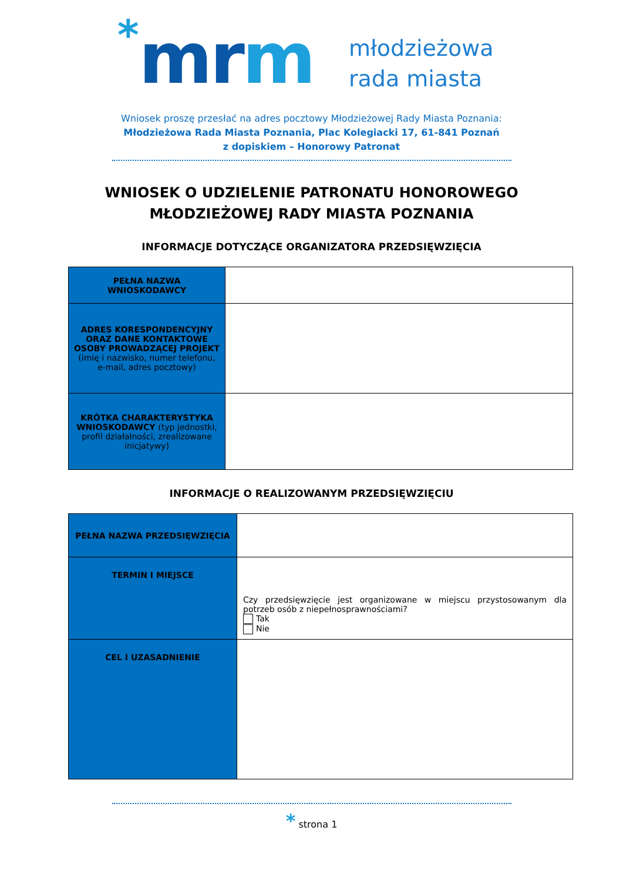*
mrm
młodzieżowa
rada miasta
Wniosek proszę przesłać na adres pocztowy Młodzieżowej Rady Miasta Poznania:
Młodzieżowa Rada Miasta Poznania, Plac Kolegiacki 17, 61-841 Poznań
z dopiskiem – Honorowy Patronat
WNIOSEK O UDZIELENIE PATRONATU HONOROWEGO
MŁODZIEŻOWEJ RADY MIASTA POZNANIA
INFORMACJE DOTYCZĄCE ORGANIZATORA PRZEDSIĘWZIĘCIA
| PEŁNA NAZWA WNIOSKODAWCY | |
| ADRES KORESPONDENCYJNY ORAZ DANE KONTAKTOWE OSOBY PROWADZĄCEJ PROJEKT (imię i nazwisko, numer telefonu, e-mail, adres pocztowy) | |
| KRÓTKA CHARAKTERYSTYKA WNIOSKODAWCY (typ jednostki, profil działalności, zrealizowane inicjatywy) | |
INFORMACJE O REALIZOWANYM PRZEDSIĘWZIĘCIU
| PEŁNA NAZWA PRZEDSIĘWZIĘCIA | |
| TERMIN I MIEJSCE | Czy przedsięwzięcie jest organizowane w miejscu przystosowanym dla potrzeb osób z niepełnosprawnościami? Tak Nie |
| CEL I UZASADNIENIE | |
* strona 1